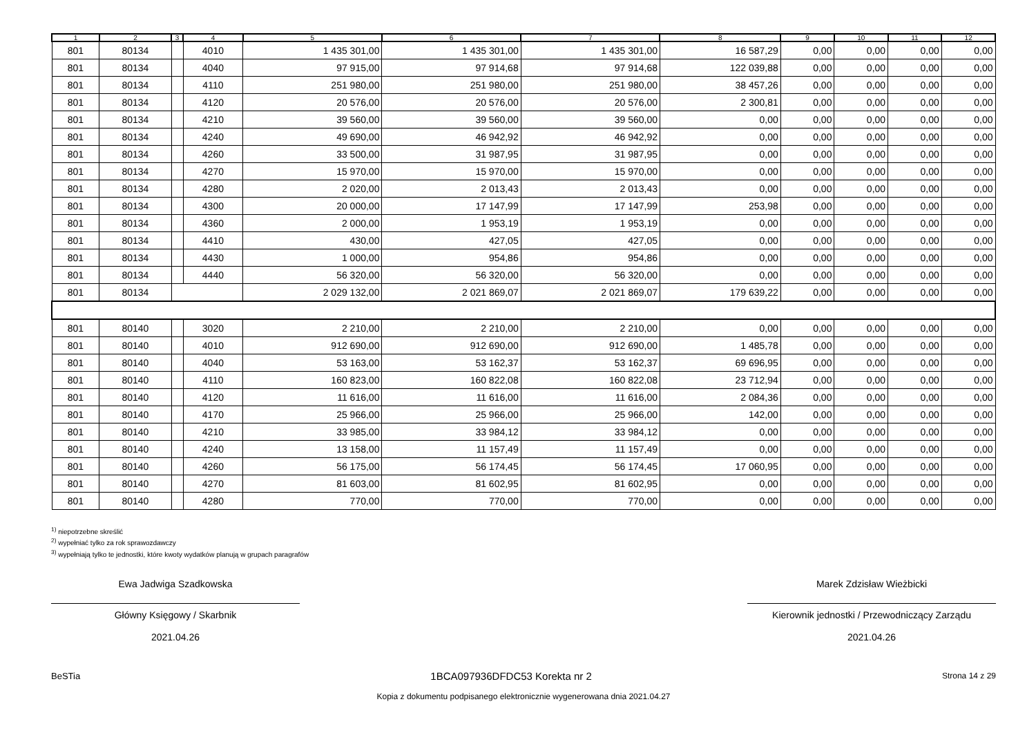| 1 | 2 | 3 | 4 | 5 | 6 | 7 | 8 | 9 | 10 | 11 | 12 |
| --- | --- | --- | --- | --- | --- | --- | --- | --- | --- | --- | --- |
| 801 | 80134 | | 4010 | 1 435 301,00 | 1 435 301,00 | 1 435 301,00 | 16 587,29 | 0,00 | 0,00 | 0,00 | 0,00 |
| 801 | 80134 | | 4040 | 97 915,00 | 97 914,68 | 97 914,68 | 122 039,88 | 0,00 | 0,00 | 0,00 | 0,00 |
| 801 | 80134 | | 4110 | 251 980,00 | 251 980,00 | 251 980,00 | 38 457,26 | 0,00 | 0,00 | 0,00 | 0,00 |
| 801 | 80134 | | 4120 | 20 576,00 | 20 576,00 | 20 576,00 | 2 300,81 | 0,00 | 0,00 | 0,00 | 0,00 |
| 801 | 80134 | | 4210 | 39 560,00 | 39 560,00 | 39 560,00 | 0,00 | 0,00 | 0,00 | 0,00 | 0,00 |
| 801 | 80134 | | 4240 | 49 690,00 | 46 942,92 | 46 942,92 | 0,00 | 0,00 | 0,00 | 0,00 | 0,00 |
| 801 | 80134 | | 4260 | 33 500,00 | 31 987,95 | 31 987,95 | 0,00 | 0,00 | 0,00 | 0,00 | 0,00 |
| 801 | 80134 | | 4270 | 15 970,00 | 15 970,00 | 15 970,00 | 0,00 | 0,00 | 0,00 | 0,00 | 0,00 |
| 801 | 80134 | | 4280 | 2 020,00 | 2 013,43 | 2 013,43 | 0,00 | 0,00 | 0,00 | 0,00 | 0,00 |
| 801 | 80134 | | 4300 | 20 000,00 | 17 147,99 | 17 147,99 | 253,98 | 0,00 | 0,00 | 0,00 | 0,00 |
| 801 | 80134 | | 4360 | 2 000,00 | 1 953,19 | 1 953,19 | 0,00 | 0,00 | 0,00 | 0,00 | 0,00 |
| 801 | 80134 | | 4410 | 430,00 | 427,05 | 427,05 | 0,00 | 0,00 | 0,00 | 0,00 | 0,00 |
| 801 | 80134 | | 4430 | 1 000,00 | 954,86 | 954,86 | 0,00 | 0,00 | 0,00 | 0,00 | 0,00 |
| 801 | 80134 | | 4440 | 56 320,00 | 56 320,00 | 56 320,00 | 0,00 | 0,00 | 0,00 | 0,00 | 0,00 |
| 801 | 80134 | | | 2 029 132,00 | 2 021 869,07 | 2 021 869,07 | 179 639,22 | 0,00 | 0,00 | 0,00 | 0,00 |
| 801 | 80140 | | 3020 | 2 210,00 | 2 210,00 | 2 210,00 | 0,00 | 0,00 | 0,00 | 0,00 | 0,00 |
| 801 | 80140 | | 4010 | 912 690,00 | 912 690,00 | 912 690,00 | 1 485,78 | 0,00 | 0,00 | 0,00 | 0,00 |
| 801 | 80140 | | 4040 | 53 163,00 | 53 162,37 | 53 162,37 | 69 696,95 | 0,00 | 0,00 | 0,00 | 0,00 |
| 801 | 80140 | | 4110 | 160 823,00 | 160 822,08 | 160 822,08 | 23 712,94 | 0,00 | 0,00 | 0,00 | 0,00 |
| 801 | 80140 | | 4120 | 11 616,00 | 11 616,00 | 11 616,00 | 2 084,36 | 0,00 | 0,00 | 0,00 | 0,00 |
| 801 | 80140 | | 4170 | 25 966,00 | 25 966,00 | 25 966,00 | 142,00 | 0,00 | 0,00 | 0,00 | 0,00 |
| 801 | 80140 | | 4210 | 33 985,00 | 33 984,12 | 33 984,12 | 0,00 | 0,00 | 0,00 | 0,00 | 0,00 |
| 801 | 80140 | | 4240 | 13 158,00 | 11 157,49 | 11 157,49 | 0,00 | 0,00 | 0,00 | 0,00 | 0,00 |
| 801 | 80140 | | 4260 | 56 175,00 | 56 174,45 | 56 174,45 | 17 060,95 | 0,00 | 0,00 | 0,00 | 0,00 |
| 801 | 80140 | | 4270 | 81 603,00 | 81 602,95 | 81 602,95 | 0,00 | 0,00 | 0,00 | 0,00 | 0,00 |
| 801 | 80140 | | 4280 | 770,00 | 770,00 | 770,00 | 0,00 | 0,00 | 0,00 | 0,00 | 0,00 |
<sup>1)</sup> niepotrzebne skreślić
<sup>2)</sup> wypełniać tylko za rok sprawozdawczy
<sup>3)</sup> wypełniają tylko te jednostki, które kwoty wydatków planują w grupach paragrafów
Ewa Jadwiga Szadkowska
Główny Księgowy / Skarbnik
2021.04.26
Marek Zdzisław Wieżbicki
Kierownik jednostki / Przewodniczący Zarządu
2021.04.26
BeSTia 1BCA097936DFDC53 Korekta nr 2 Strona 14 z 29
Kopia z dokumentu podpisanego elektronicznie wygenerowana dnia 2021.04.27